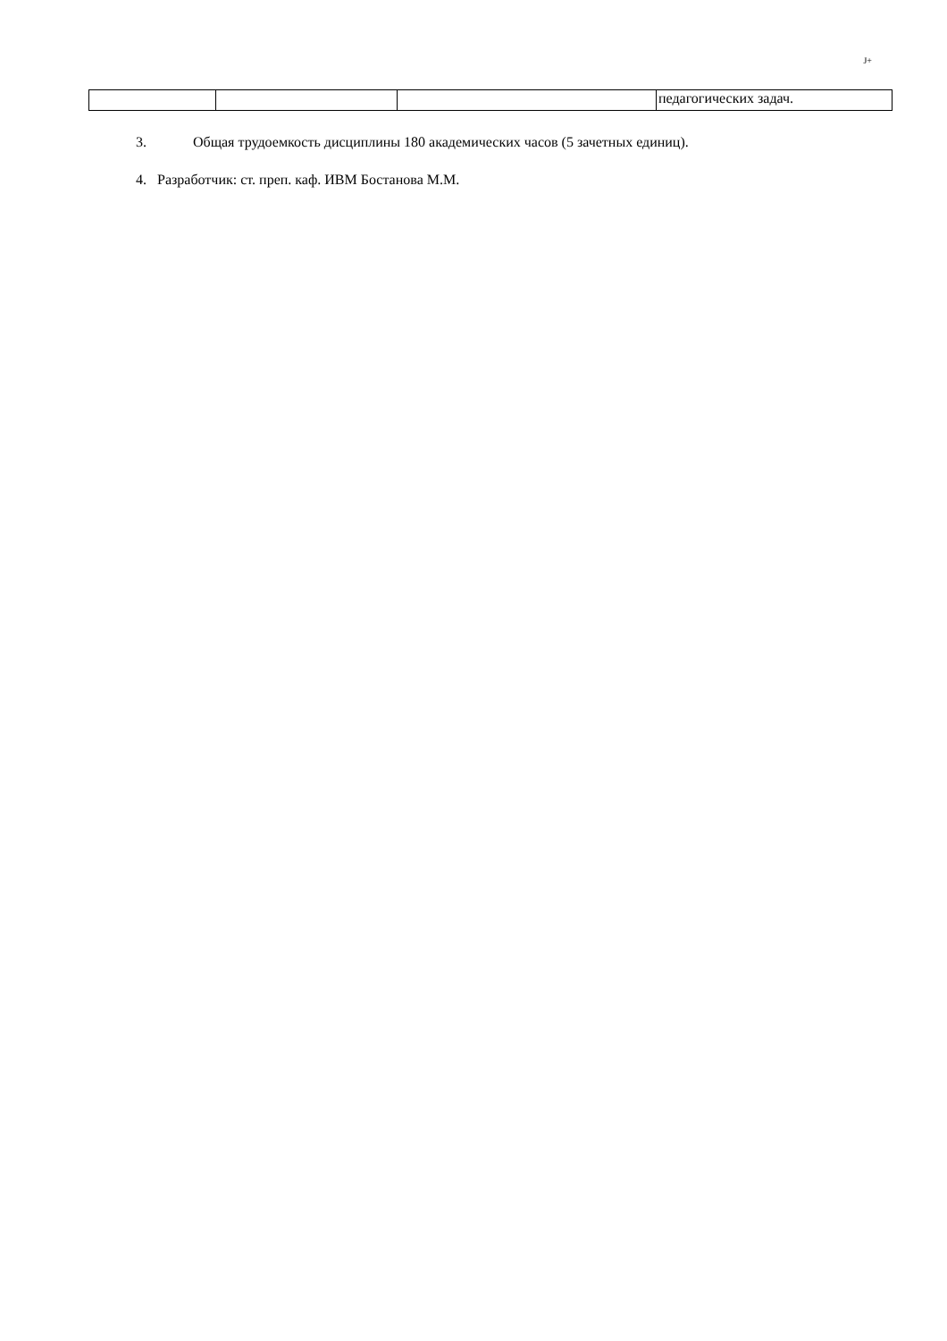J+
| | | | педагогических задач. |
3. Общая трудоемкость дисциплины 180 академических часов (5 зачетных единиц).
4. Разработчик: ст. преп. каф. ИВМ Бостанова М.М.